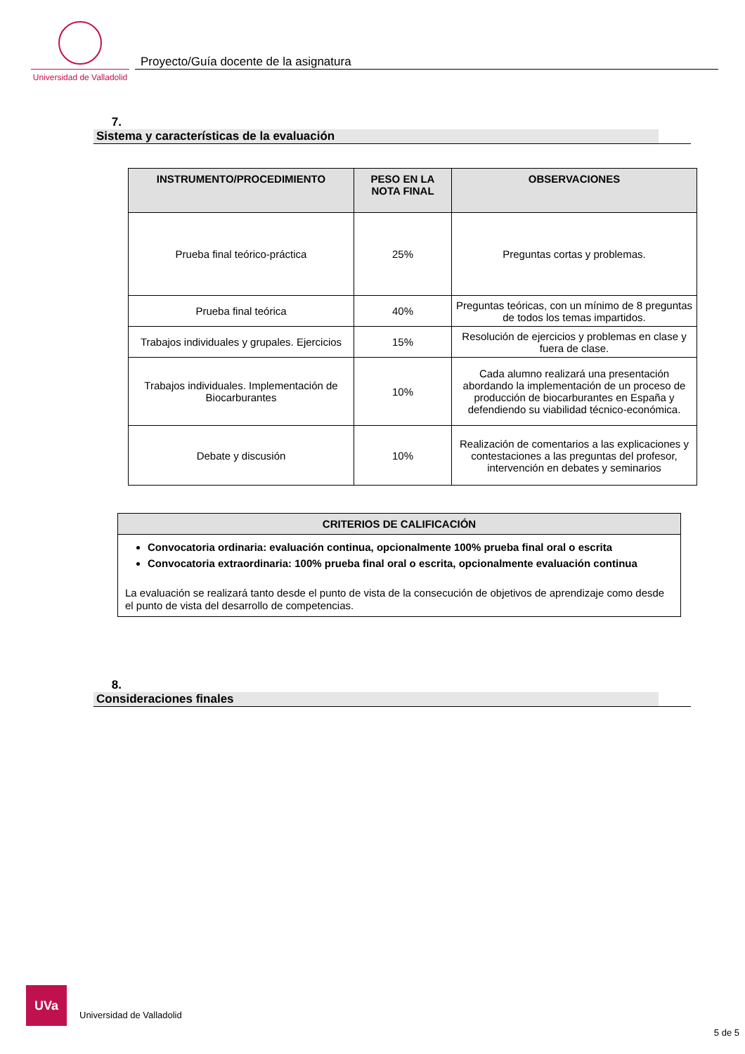Universidad de Valladolid
Proyecto/Guía docente de la asignatura
7. Sistema y características de la evaluación
| INSTRUMENTO/PROCEDIMIENTO | PESO EN LA NOTA FINAL | OBSERVACIONES |
| --- | --- | --- |
| Prueba final teórico-práctica | 25% | Preguntas cortas y problemas. |
| Prueba final teórica | 40% | Preguntas teóricas, con un mínimo de 8 preguntas de todos los temas impartidos. |
| Trabajos individuales y grupales. Ejercicios | 15% | Resolución de ejercicios y problemas en clase y fuera de clase. |
| Trabajos individuales. Implementación de Biocarburantes | 10% | Cada alumno realizará una presentación abordando la implementación de un proceso de producción de biocarburantes en España y defendiendo su viabilidad técnico-económica. |
| Debate y discusión | 10% | Realización de comentarios a las explicaciones y contestaciones a las preguntas del profesor, intervención en debates y seminarios |
CRITERIOS DE CALIFICACIÓN
Convocatoria ordinaria: evaluación continua, opcionalmente 100% prueba final oral o escrita
Convocatoria extraordinaria: 100% prueba final oral o escrita, opcionalmente evaluación continua
La evaluación se realizará tanto desde el punto de vista de la consecución de objetivos de aprendizaje como desde el punto de vista del desarrollo de competencias.
8. Consideraciones finales
UVa
Universidad de Valladolid
5 de 5